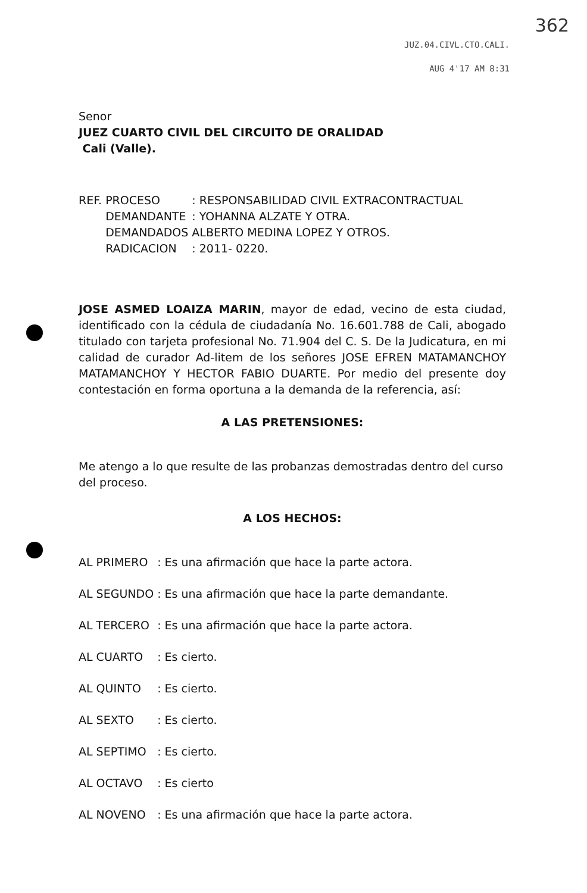362
JUZ.04.CIVL.CTO.CALI.
AUG 4'17 AM 8:31
Senor
JUEZ CUARTO CIVIL DEL CIRCUITO DE ORALIDAD
Cali (Valle).
| REF. | PROCESO | : RESPONSABILIDAD CIVIL EXTRACONTRACTUAL |
| | DEMANDANTE | : YOHANNA ALZATE Y OTRA. |
| | DEMANDADOS | ALBERTO MEDINA LOPEZ Y OTROS. |
| | RADICACION | : 2011- 0220. |
JOSE ASMED LOAIZA MARIN, mayor de edad, vecino de esta ciudad, identificado con la cédula de ciudadanía No. 16.601.788 de Cali, abogado titulado con tarjeta profesional No. 71.904 del C. S. De la Judicatura, en mi calidad de curador Ad-litem de los señores JOSE EFREN MATAMANCHOY MATAMANCHOY Y HECTOR FABIO DUARTE. Por medio del presente doy contestación en forma oportuna a la demanda de la referencia, así:
A LAS PRETENSIONES:
Me atengo a lo que resulte de las probanzas demostradas dentro del curso del proceso.
A LOS HECHOS:
| AL PRIMERO | : | Es una afirmación que hace la parte actora. |
| AL SEGUNDO | : | Es una afirmación que hace la parte demandante. |
| AL TERCERO | : | Es una afirmación que hace la parte actora. |
| AL CUARTO | : | Es cierto. |
| AL QUINTO | : | Es cierto. |
| AL SEXTO | : | Es cierto. |
| AL SEPTIMO | : | Es cierto. |
| AL OCTAVO | : | Es cierto |
| AL NOVENO | : | Es una afirmación que hace la parte actora. |